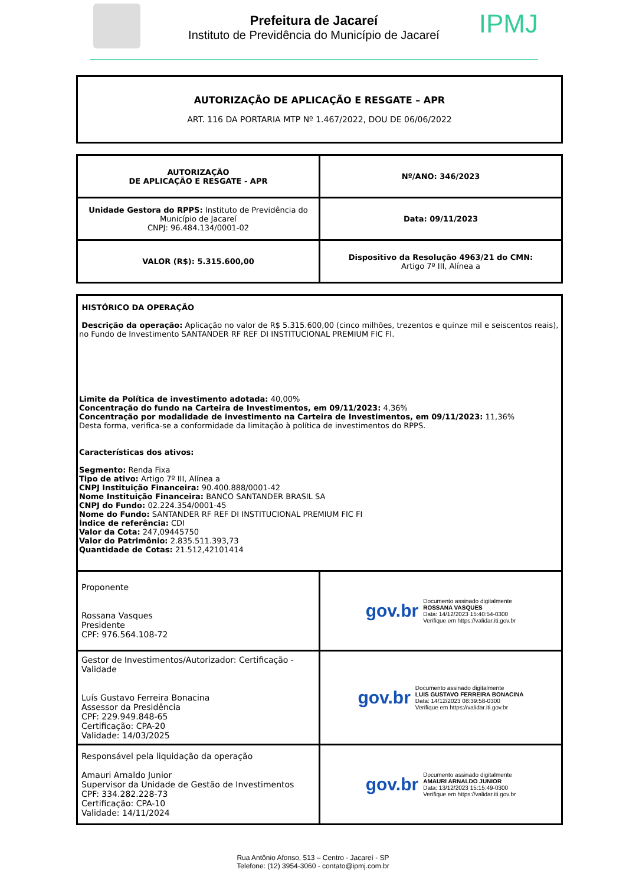Prefeitura de Jacareí
Instituto de Previdência do Município de Jacareí
IPMJ
| AUTORIZAÇÃO DE APLICAÇÃO E RESGATE – APR ART. 116 DA PORTARIA MTP Nº 1.467/2022, DOU DE 06/06/2022 |
| AUTORIZAÇÃO DE APLICAÇÃO E RESGATE - APR | Nº/ANO: 346/2023 |
| Unidade Gestora do RPPS: Instituto de Previdência do Município de Jacareí CNPJ: 96.484.134/0001-02 | Data: 09/11/2023 |
| VALOR (R$): 5.315.600,00 | Dispositivo da Resolução 4963/21 do CMN: Artigo 7º III, Alínea a |
| HISTÓRICO DA OPERAÇÃO Descrição da operação: Aplicação no valor de R$ 5.315.600,00 (cinco milhões, trezentos e quinze mil e seiscentos reais), no Fundo de Investimento SANTANDER RF REF DI INSTITUCIONAL PREMIUM FIC FI. Limite da Política de investimento adotada: 40,00% Concentração do fundo na Carteira de Investimentos, em 09/11/2023: 4,36% Concentração por modalidade de investimento na Carteira de Investimentos, em 09/11/2023: 11,36% Desta forma, verifica-se a conformidade da limitação à política de investimentos do RPPS. Características dos ativos: Segmento: Renda Fixa Tipo de ativo: Artigo 7º III, Alínea a CNPJ Instituição Financeira: 90.400.888/0001-42 Nome Instituição Financeira: BANCO SANTANDER BRASIL SA CNPJ do Fundo: 02.224.354/0001-45 Nome do Fundo: SANTANDER RF REF DI INSTITUCIONAL PREMIUM FIC FI Índice de referência: CDI Valor da Cota: 247,09445750 Valor do Patrimônio: 2.835.511.393,73 Quantidade de Cotas: 21.512,42101414 | |
| Proponente Rossana Vasques Presidente CPF: 976.564.108-72 | gov.br Documento assinado digitalmente ROSSANA VASQUES Data: 14/12/2023 15:40:54-0300 Verifique em https://validar.iti.gov.br |
| Gestor de Investimentos/Autorizador: Certificação - Validade Luís Gustavo Ferreira Bonacina Assessor da Presidência CPF: 229.949.848-65 Certificação: CPA-20 Validade: 14/03/2025 | gov.br Documento assinado digitalmente LUIS GUSTAVO FERREIRA BONACINA Data: 14/12/2023 08:39:58-0300 Verifique em https://validar.iti.gov.br |
| Responsável pela liquidação da operação Amauri Arnaldo Junior Supervisor da Unidade de Gestão de Investimentos CPF: 334.282.228-73 Certificação: CPA-10 Validade: 14/11/2024 | gov.br Documento assinado digitalmente AMAURI ARNALDO JUNIOR Data: 13/12/2023 15:15:49-0300 Verifique em https://validar.iti.gov.br |
Rua Antônio Afonso, 513 – Centro - Jacareí - SP
Telefone: (12) 3954-3060 - contato@ipmj.com.br